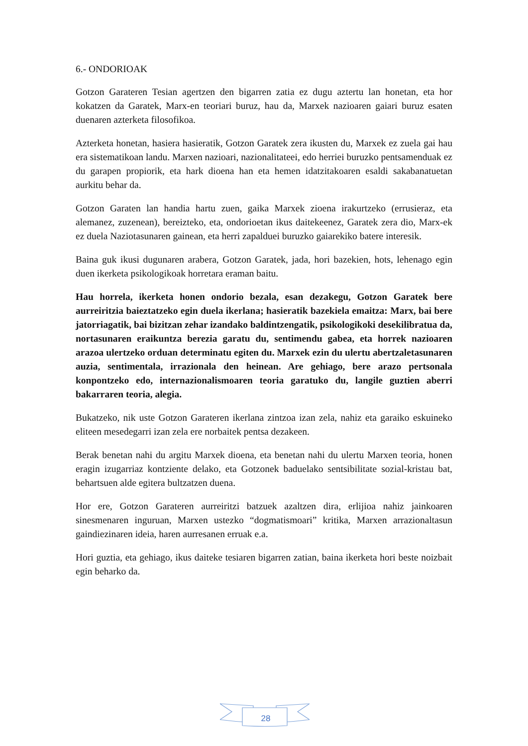6.- ONDORIOAK
Gotzon Garateren Tesian agertzen den bigarren zatia ez dugu aztertu lan honetan, eta hor kokatzen da Garatek, Marx-en teoriari buruz, hau da, Marxek nazioaren gaiari buruz esaten duenaren azterketa filosofikoa.
Azterketa honetan, hasiera hasieratik, Gotzon Garatek zera ikusten du, Marxek ez zuela gai hau era sistematikoan landu. Marxen nazioari, nazionalitateei, edo herriei buruzko pentsamenduak ez du garapen propiorik, eta hark dioena han eta hemen idatzitakoaren esaldi sakabanatuetan aurkitu behar da.
Gotzon Garaten lan handia hartu zuen, gaika Marxek zioena irakurtzeko (errusieraz, eta alemanez, zuzenean), bereizteko, eta, ondorioetan ikus daitekeenez, Garatek zera dio, Marx-ek ez duela Naziotasunaren gainean, eta herri zapalduei buruzko gaiarekiko batere interesik.
Baina guk ikusi dugunaren arabera, Gotzon Garatek, jada, hori bazekien, hots, lehenago egin duen ikerketa psikologikoak horretara eraman baitu.
Hau horrela, ikerketa honen ondorio bezala, esan dezakegu, Gotzon Garatek bere aurreiritzia baieztatzeko egin duela ikerlana; hasieratik bazekiela emaitza: Marx, bai bere jatorriagatik, bai bizitzan zehar izandako baldintzengatik, psikologikoki desekilibratua da, nortasunaren eraikuntza berezia garatu du, sentimendu gabea, eta horrek nazioaren arazoa ulertzeko orduan determinatu egiten du. Marxek ezin du ulertu abertzaletasunaren auzia, sentimentala, irrazionala den heinean. Are gehiago, bere arazo pertsonala konpontzeko edo, internazionalismoaren teoria garatuko du, langile guztien aberri bakarraren teoria, alegia.
Bukatzeko, nik uste Gotzon Garateren ikerlana zintzoa izan zela, nahiz eta garaiko eskuineko eliteen mesedegarri izan zela ere norbaitek pentsa dezakeen.
Berak benetan nahi du argitu Marxek dioena, eta benetan nahi du ulertu Marxen teoria, honen eragin izugarriaz kontziente delako, eta Gotzonek baduelako sentsibilitate sozial-kristau bat, behartsuen alde egitera bultzatzen duena.
Hor ere, Gotzon Garateren aurreiritzi batzuek azaltzen dira, erlijioa nahiz jainkoaren sinesmenaren inguruan, Marxen ustezko “dogmatismoari” kritika, Marxen arrazionaltasun gaindiezinaren ideia, haren aurresanen erruak e.a.
Hori guztia, eta gehiago, ikus daiteke tesiaren bigarren zatian, baina ikerketa hori beste noizbait egin beharko da.
28